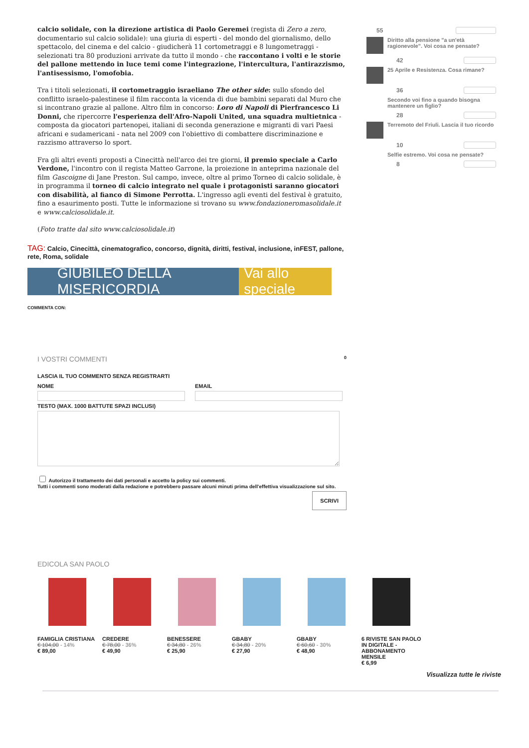calcio solidale, con la direzione artistica di Paolo Geremei (regista di Zero a zero, documentario sul calcio solidale): una giuria di esperti - del mondo del giornalismo, dello spettacolo, del cinema e del calcio - giudicherà 11 cortometraggi e 8 lungometraggi - selezionati tra 80 produzioni arrivate da tutto il mondo - che raccontano i volti e le storie del pallone mettendo in luce temi come l'integrazione, l'intercultura, l'antirazzismo, l'antisessismo, l'omofobia.
Tra i titoli selezionati, il cortometraggio israeliano The other side: sullo sfondo del conflitto israelo-palestinese il film racconta la vicenda di due bambini separati dal Muro che si incontrano grazie al pallone. Altro film in concorso: Loro di Napoli di Pierfrancesco Li Donni, che ripercorre l'esperienza dell'Afro-Napoli United, una squadra multietnica - composta da giocatori partenopei, italiani di seconda generazione e migranti di vari Paesi africani e sudamericani - nata nel 2009 con l'obiettivo di combattere discriminazione e razzismo attraverso lo sport.
Fra gli altri eventi proposti a Cinecittà nell'arco dei tre giorni, il premio speciale a Carlo Verdone, l'incontro con il regista Matteo Garrone, la proiezione in anteprima nazionale del film Gascoigne di Jane Preston. Sul campo, invece, oltre al primo Torneo di calcio solidale, è in programma il torneo di calcio integrato nel quale i protagonisti saranno giocatori con disabilità, al fianco di Simone Perrotta. L'ingresso agli eventi del festival è gratuito, fino a esaurimento posti. Tutte le informazione si trovano su www.fondazioneromasolidale.it e www.calciosolidale.it.
(Foto tratte dal sito www.calciosolidale.it)
TAG: Calcio, Cinecittà, cinematografico, concorso, dignità, diritti, festival, inclusione, inFEST, pallone, rete, Roma, solidale
GIUBILEO DELLA MISERICORDIA Vai allo speciale
COMMENTA CON:
I VOSTRI COMMENTI 0
LASCIA IL TUO COMMENTO SENZA REGISTRARTI
NOME EMAIL
TESTO (MAX. 1000 BATTUTE SPAZI INCLUSI)
Autorizzo il trattamento dei dati personali e accetto la policy sui commenti.
Tutti i commenti sono moderati dalla redazione e potrebbero passare alcuni minuti prima dell'effettiva visualizzazione sul sito.
SCRIVI
55
Diritto alla pensione "a un'età ragionevole". Voi cosa ne pensate?
42
25 Aprile e Resistenza. Cosa rimane?
36
Secondo voi fino a quando bisogna mantenere un figlio?
28
Terremoto del Friuli. Lascia il tuo ricordo
10
Selfie estremo. Voi cosa ne pensate?
8
EDICOLA SAN PAOLO
FAMIGLIA CRISTIANA
€ 104,00 - 14%
€ 89,00
CREDERE
€ 78,00 - 36%
€ 49,90
BENESSERE
€ 34,80 - 26%
€ 25,90
GBABY
€ 34,80 - 20%
€ 27,90
GBABY
€ 60,60 - 30%
€ 48,90
6 RIVISTE SAN PAOLO IN DIGITALE - ABBONAMENTO MENSILE
€ 6,99
Visualizza tutte le riviste